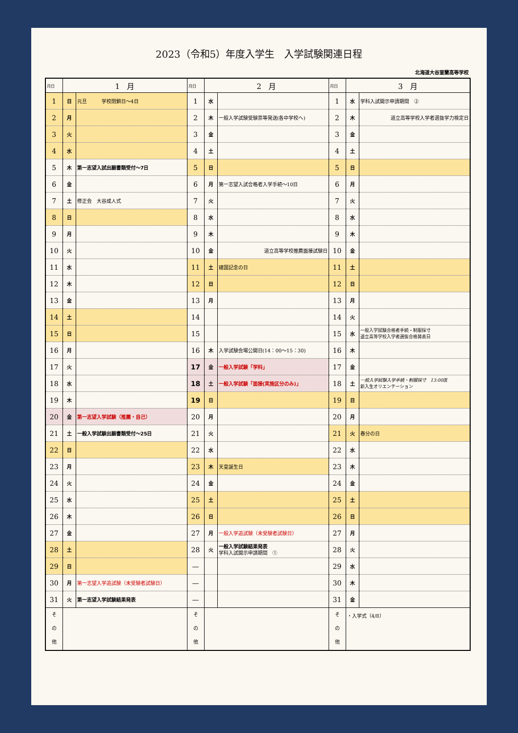2023（令和5）年度入学生　入学試験関連日程
北海道大谷室蘭高等学校
| 月日 | 1 月 | | 月日 | 2 月 | | 月日 | 3 月 | |
| --- | --- | --- | --- | --- | --- | --- | --- | --- |
| 1 | 日 | 元旦 学校閉鎖日～4日 | 1 | 水 | | 1 | 水 | 学科入試開示申請期間 ② |
| 2 | 月 | | 2 | 木 | 一般入学試験受験票等発送(各中学校へ) | 2 | 木 | 道立高等学校入学者選抜学力検定日 |
| 3 | 火 | | 3 | 金 | | 3 | 金 | |
| 4 | 水 | | 4 | 土 | | 4 | 土 | |
| 5 | 木 | 第一志望入試出願書類受付～7日 | 5 | 日 | | 5 | 日 | |
| 6 | 金 | | 6 | 月 | 第一志望入試合格者入学手続～10日 | 6 | 月 | |
| 7 | 土 | 修正会 大谷成人式 | 7 | 火 | | 7 | 火 | |
| 8 | 日 | | 8 | 水 | | 8 | 水 | |
| 9 | 月 | | 9 | 木 | | 9 | 木 | |
| 10 | 火 | | 10 | 金 | 道立高等学校推薦面接試験日 | 10 | 金 | |
| 11 | 水 | | 11 | 土 | 建国記念の日 | 11 | 土 | |
| 12 | 木 | | 12 | 日 | | 12 | 日 | |
| 13 | 金 | | 13 | 月 | | 13 | 月 | |
| 14 | 土 | | 14 | | | 14 | 火 | |
| 15 | 日 | | 15 | | | 15 | 水 | 一般入学試験合格者手続・制服採寸 道立高等学校入学者選抜合格発表日 |
| 16 | 月 | | 16 | 木 | 入学試験会場公開日(14：00～15：30) | 16 | 木 | |
| 17 | 火 | | 17 | 金 | 一般入学試験「学科」 | 17 | 金 | |
| 18 | 水 | | 18 | 土 | 一般入学試験「面接(実施区分のみ)」 | 18 | 土 | 一般入学試験入学手続・制服採寸 13:00迄 新入生オリエンテーション |
| 19 | 木 | | 19 | 日 | | 19 | 日 | |
| 20 | 金 | 第一志望入学試験（推薦・自己） | 20 | 月 | | 20 | 月 | |
| 21 | 土 | 一般入学試験出願書類受付～25日 | 21 | 火 | | 21 | 火 | 春分の日 |
| 22 | 日 | | 22 | 水 | | 22 | 水 | |
| 23 | 月 | | 23 | 木 | 天皇誕生日 | 23 | 木 | |
| 24 | 火 | | 24 | 金 | | 24 | 金 | |
| 25 | 水 | | 25 | 土 | | 25 | 土 | |
| 26 | 木 | | 26 | 日 | | 26 | 日 | |
| 27 | 金 | | 27 | 月 | 一般入学追試験（未受験者試験日） | 27 | 月 | |
| 28 | 土 | | 28 | 火 | 一般入学試験結果発表 学科入試開示申請期間 ① | 28 | 火 | |
| 29 | 日 | | — | | | 29 | 水 | |
| 30 | 月 | 第一志望入学追試験（未受験者試験日） | — | | | 30 | 木 | |
| 31 | 火 | 第一志望入学試験結果発表 | — | | | 31 | 金 | |
| そ の 他 | | | そ の 他 | | | そ の 他 | ・入学式（4/8） | |